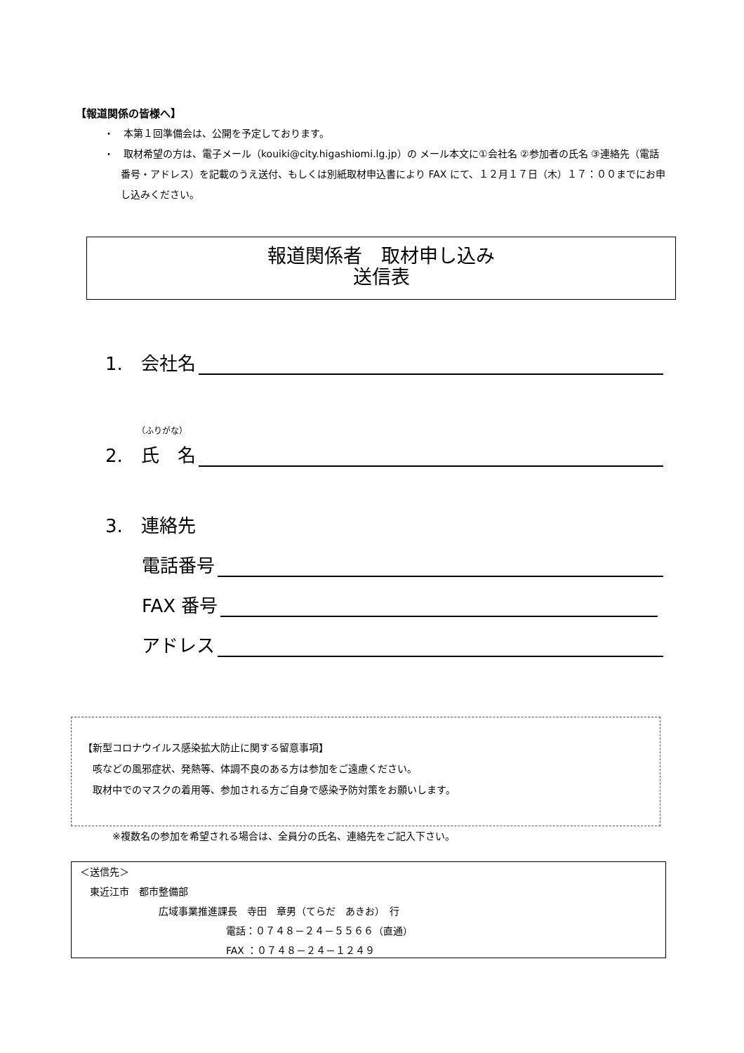【報道関係の皆様へ】
・　本第１回準備会は、公開を予定しております。
・　取材希望の方は、電子メール（kouiki@city.higashiomi.lg.jp）の メール本文に①会社名 ②参加者の氏名 ③連絡先（電話番号・アドレス）を記載のうえ送付、もしくは別紙取材申込書により FAX にて、１２月１７日（木）１７：００までにお申し込みください。
報道関係者　取材申し込み
送信表
1.　会社名
（ふりがな）
2.　氏　名
3.　連絡先
電話番号
FAX 番号
アドレス
【新型コロナウイルス感染拡大防止に関する留意事項】
　咳などの風邪症状、発熱等、体調不良のある方は参加をご遠慮ください。
　取材中でのマスクの着用等、参加される方ご自身で感染予防対策をお願いします。
※複数名の参加を希望される場合は、全員分の氏名、連絡先をご記入下さい。
＜送信先＞
　東近江市　都市整備部
広域事業推進課長　寺田　章男（てらだ　あきお）　行
電話：０７４８－２４－５５６６（直通）
FAX ：０７４８－２４－１２４９